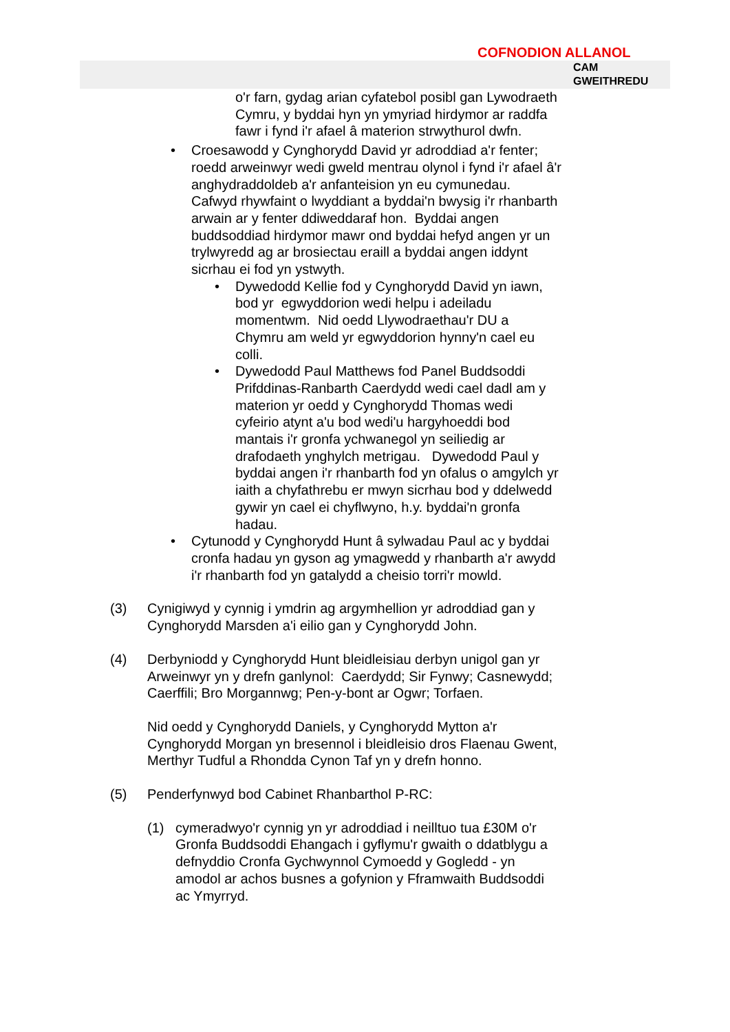COFNODION ALLANOL
CAM
GWEITHREDU
o'r farn, gydag arian cyfatebol posibl gan Lywodraeth Cymru, y byddai hyn yn ymyriad hirdymor ar raddfa fawr i fynd i'r afael â materion strwythurol dwfn.
• Croesawodd y Cynghorydd David yr adroddiad a'r fenter; roedd arweinwyr wedi gweld mentrau olynol i fynd i'r afael â'r anghydraddoldeb a'r anfanteision yn eu cymunedau. Cafwyd rhywfaint o lwyddiant a byddai'n bwysig i'r rhanbarth arwain ar y fenter ddiweddaraf hon. Byddai angen buddsoddiad hirdymor mawr ond byddai hefyd angen yr un trylwyredd ag ar brosiectau eraill a byddai angen iddynt sicrhau ei fod yn ystwyth.
• Dywedodd Kellie fod y Cynghorydd David yn iawn, bod yr egwyddorion wedi helpu i adeiladu momentwm. Nid oedd Llywodraethau'r DU a Chymru am weld yr egwyddorion hynny'n cael eu colli.
• Dywedodd Paul Matthews fod Panel Buddsoddi Prifddinas-Ranbarth Caerdydd wedi cael dadl am y materion yr oedd y Cynghorydd Thomas wedi cyfeirio atynt a'u bod wedi'u hargyhoeddi bod mantais i'r gronfa ychwanegol yn seiliedig ar drafodaeth ynghylch metrigau. Dywedodd Paul y byddai angen i'r rhanbarth fod yn ofalus o amgylch yr iaith a chyfathrebu er mwyn sicrhau bod y ddelwedd gywir yn cael ei chyflwyno, h.y. byddai'n gronfa hadau.
• Cytunodd y Cynghorydd Hunt â sylwadau Paul ac y byddai cronfa hadau yn gyson ag ymagwedd y rhanbarth a'r awydd i'r rhanbarth fod yn gatalydd a cheisio torri'r mowld.
(3) Cynigiwyd y cynnig i ymdrin ag argymhellion yr adroddiad gan y Cynghorydd Marsden a'i eilio gan y Cynghorydd John.
(4) Derbyniodd y Cynghorydd Hunt bleidleisiau derbyn unigol gan yr Arweinwyr yn y drefn ganlynol: Caerdydd; Sir Fynwy; Casnewydd; Caerffili; Bro Morgannwg; Pen-y-bont ar Ogwr; Torfaen.
Nid oedd y Cynghorydd Daniels, y Cynghorydd Mytton a'r Cynghorydd Morgan yn bresennol i bleidleisio dros Flaenau Gwent, Merthyr Tudful a Rhondda Cynon Taf yn y drefn honno.
(5) Penderfynwyd bod Cabinet Rhanbarthol P-RC:
(1) cymeradwyo'r cynnig yn yr adroddiad i neilltuo tua £30M o'r Gronfa Buddsoddi Ehangach i gyflymu'r gwaith o ddatblygu a defnyddio Cronfa Gychwynnol Cymoedd y Gogledd - yn amodol ar achos busnes a gofynion y Fframwaith Buddsoddi ac Ymyrryd.